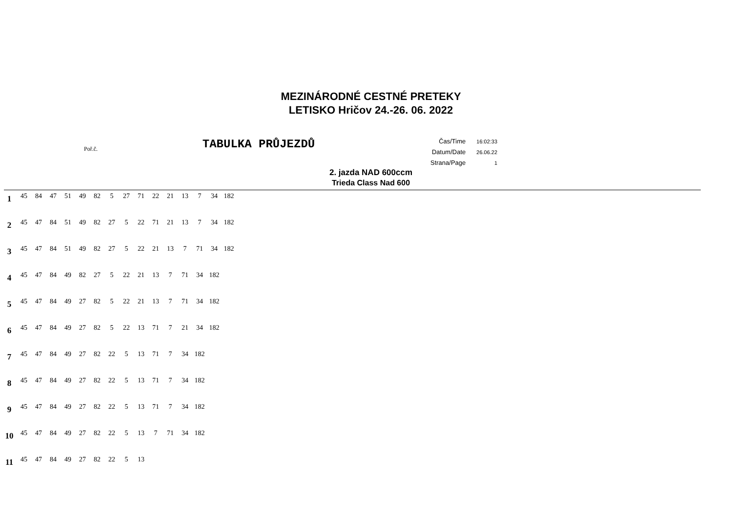MEZINÁRODNÉ CESTNÉ PRETEKY
LETISKO Hričov 24.-26. 06. 2022
Poř.č.
TABULKA PRŮJEZDŮ
| Čas/Time | 16:02:33 |
| Datum/Date | 26.06.22 |
| Strana/Page | 1 |
2. jazda NAD 600ccm
Trieda Class Nad 600
| 1 | 45 | 84 | 47 | 51 | 49 | 82 | 5 | 27 | 71 | 22 | 21 | 13 | 7 | 34 | 182 |
| 2 | 45 | 47 | 84 | 51 | 49 | 82 | 27 | 5 | 22 | 71 | 21 | 13 | 7 | 34 | 182 |
| 3 | 45 | 47 | 84 | 51 | 49 | 82 | 27 | 5 | 22 | 21 | 13 | 7 | 71 | 34 | 182 |
| 4 | 45 | 47 | 84 | 49 | 82 | 27 | 5 | 22 | 21 | 13 | 7 | 71 | 34 | 182 | |
| 5 | 45 | 47 | 84 | 49 | 27 | 82 | 5 | 22 | 21 | 13 | 7 | 71 | 34 | 182 | |
| 6 | 45 | 47 | 84 | 49 | 27 | 82 | 5 | 22 | 13 | 71 | 7 | 21 | 34 | 182 | |
| 7 | 45 | 47 | 84 | 49 | 27 | 82 | 22 | 5 | 13 | 71 | 7 | 34 | 182 | | |
| 8 | 45 | 47 | 84 | 49 | 27 | 82 | 22 | 5 | 13 | 71 | 7 | 34 | 182 | | |
| 9 | 45 | 47 | 84 | 49 | 27 | 82 | 22 | 5 | 13 | 71 | 7 | 34 | 182 | | |
| 10 | 45 | 47 | 84 | 49 | 27 | 82 | 22 | 5 | 13 | 7 | 71 | 34 | 182 | | |
| 11 | 45 | 47 | 84 | 49 | 27 | 82 | 22 | 5 | 13 | | | | | | |